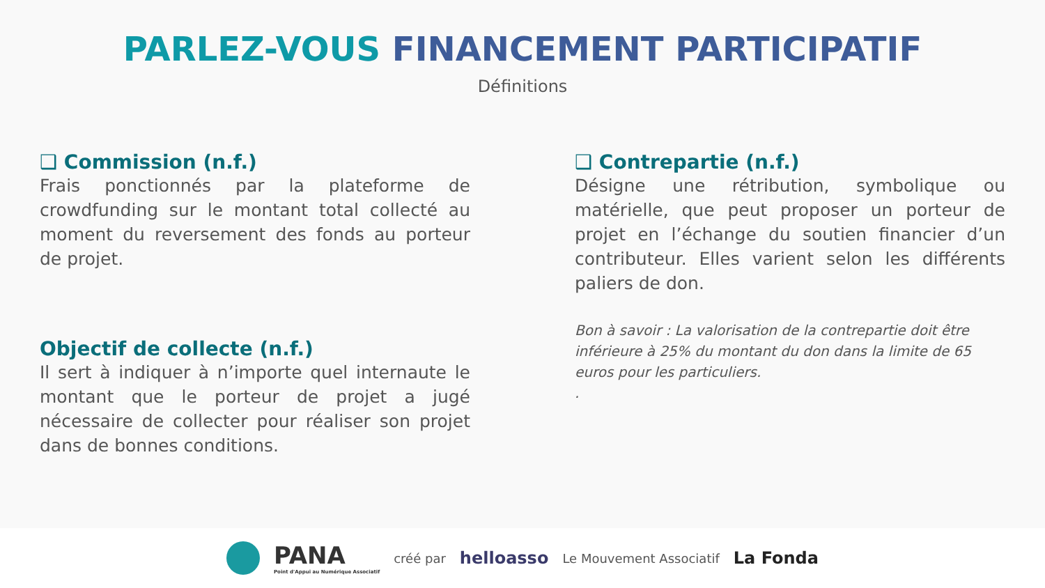PARLEZ-VOUS FINANCEMENT PARTICIPATIF
Définitions
❑ Commission (n.f.)
Frais ponctionnés par la plateforme de crowdfunding sur le montant total collecté au moment du reversement des fonds au porteur de projet.
Objectif de collecte (n.f.)
Il sert à indiquer à n’importe quel internaute le montant que le porteur de projet a jugé nécessaire de collecter pour réaliser son projet dans de bonnes conditions.
❑ Contrepartie (n.f.)
Désigne une rétribution, symbolique ou matérielle, que peut proposer un porteur de projet en l’échange du soutien financier d’un contributeur. Elles varient selon les différents paliers de don.
Bon à savoir : La valorisation de la contrepartie doit être inférieure à 25% du montant du don dans la limite de 65 euros pour les particuliers.
.
PANA
Point d'Appui au Numérique Associatif créé par helloasso Le Mouvement Associatif La Fonda